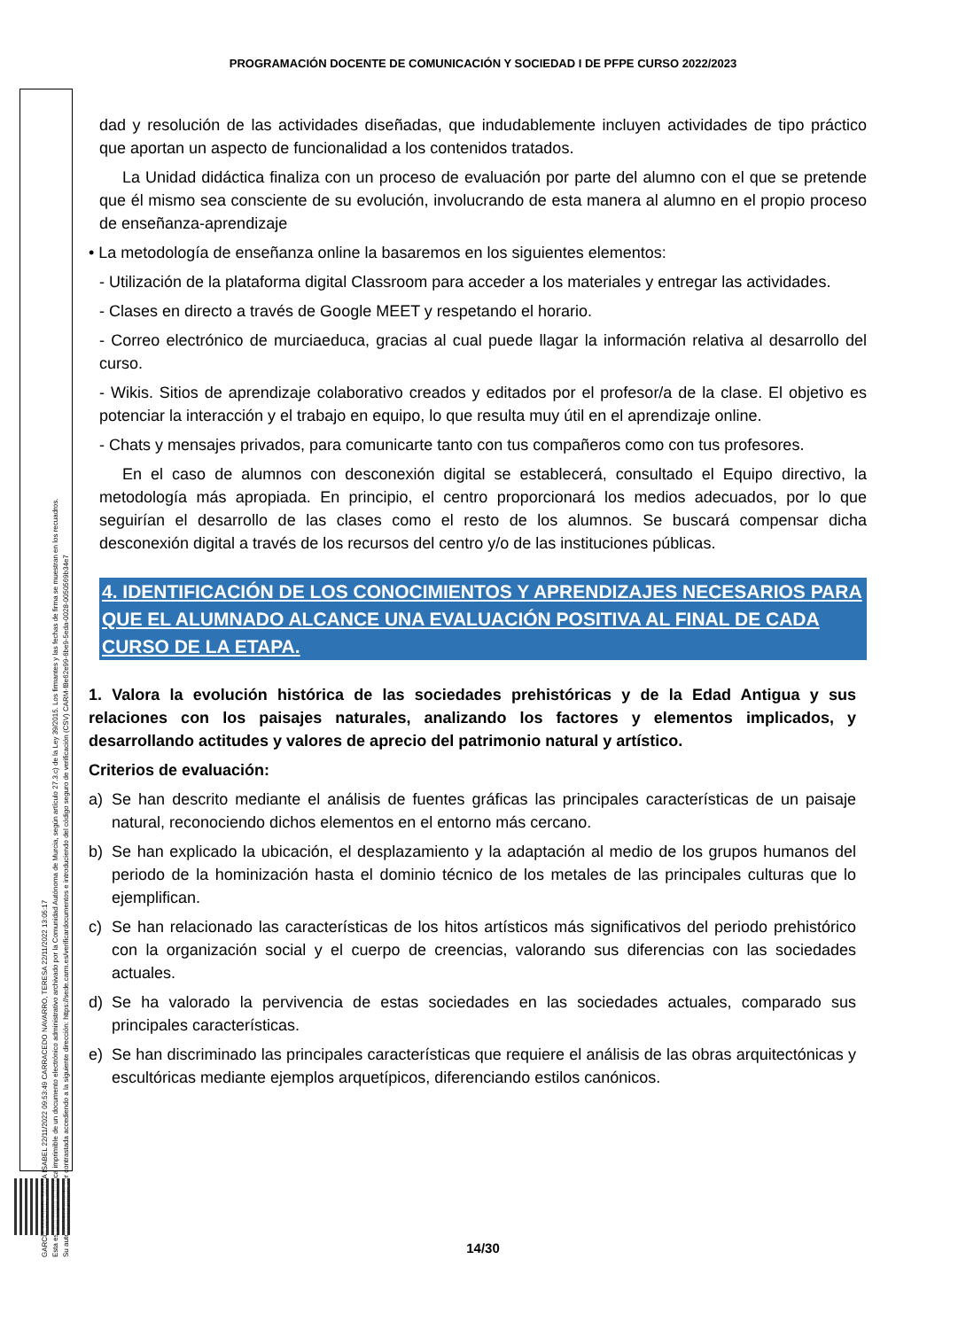PROGRAMACIÓN DOCENTE DE COMUNICACIÓN Y SOCIEDAD I DE PFPE CURSO 2022/2023
GARCÍA MADRID, MARÍA ISABEL 22/11/2022 09:53:49 CARRACEDO NAVARRO, TERESA 22/11/2022 13:05:17
Esta es una copia auténtica imprimible de un documento electrónico administrativo archivado por la Comunidad Autónoma de Murcia, según artículo 27.3.c) de la Ley 39/2015. Los firmantes y las fechas de firma se muestran en los recuadros.
Su autenticidad puede ser contrastada accediendo a la siguiente dirección: https://sede.carm.es/verificardocumentos e introduciendo del código seguro de verificación (CSV) CARM-f8e62e99-6be9-5eda-0028-0050569b34e7
dad y resolución de las actividades diseñadas, que indudablemente incluyen actividades de tipo práctico que aportan un aspecto de funcionalidad a los contenidos tratados.
La Unidad didáctica finaliza con un proceso de evaluación por parte del alumno con el que se pretende que él mismo sea consciente de su evolución, involucrando de esta manera al alumno en el propio proceso de enseñanza-aprendizaje
• La metodología de enseñanza online la basaremos en los siguientes elementos:
- Utilización de la plataforma digital Classroom para acceder a los materiales y entregar las actividades.
- Clases en directo a través de Google MEET y respetando el horario.
- Correo electrónico de murciaeduca, gracias al cual puede llagar la información relativa al desarrollo del curso.
- Wikis. Sitios de aprendizaje colaborativo creados y editados por el profesor/a de la clase. El objetivo es potenciar la interacción y el trabajo en equipo, lo que resulta muy útil en el aprendizaje online.
- Chats y mensajes privados, para comunicarte tanto con tus compañeros como con tus profesores.
En el caso de alumnos con desconexión digital se establecerá, consultado el Equipo directivo, la metodología más apropiada. En principio, el centro proporcionará los medios adecuados, por lo que seguirían el desarrollo de las clases como el resto de los alumnos. Se buscará compensar dicha desconexión digital a través de los recursos del centro y/o de las instituciones públicas.
4. IDENTIFICACIÓN DE LOS CONOCIMIENTOS Y APRENDIZAJES NECESARIOS PARA QUE EL ALUMNADO ALCANCE UNA EVALUACIÓN POSITIVA AL FINAL DE CADA CURSO DE LA ETAPA.
1. Valora la evolución histórica de las sociedades prehistóricas y de la Edad Antigua y sus relaciones con los paisajes naturales, analizando los factores y elementos implicados, y desarrollando actitudes y valores de aprecio del patrimonio natural y artístico.
Criterios de evaluación:
a) Se han descrito mediante el análisis de fuentes gráficas las principales características de un paisaje natural, reconociendo dichos elementos en el entorno más cercano.
b) Se han explicado la ubicación, el desplazamiento y la adaptación al medio de los grupos humanos del periodo de la hominización hasta el dominio técnico de los metales de las principales culturas que lo ejemplifican.
c) Se han relacionado las características de los hitos artísticos más significativos del periodo prehistórico con la organización social y el cuerpo de creencias, valorando sus diferencias con las sociedades actuales.
d) Se ha valorado la pervivencia de estas sociedades en las sociedades actuales, comparado sus principales características.
e) Se han discriminado las principales características que requiere el análisis de las obras arquitectónicas y escultóricas mediante ejemplos arquetípicos, diferenciando estilos canónicos.
14/30